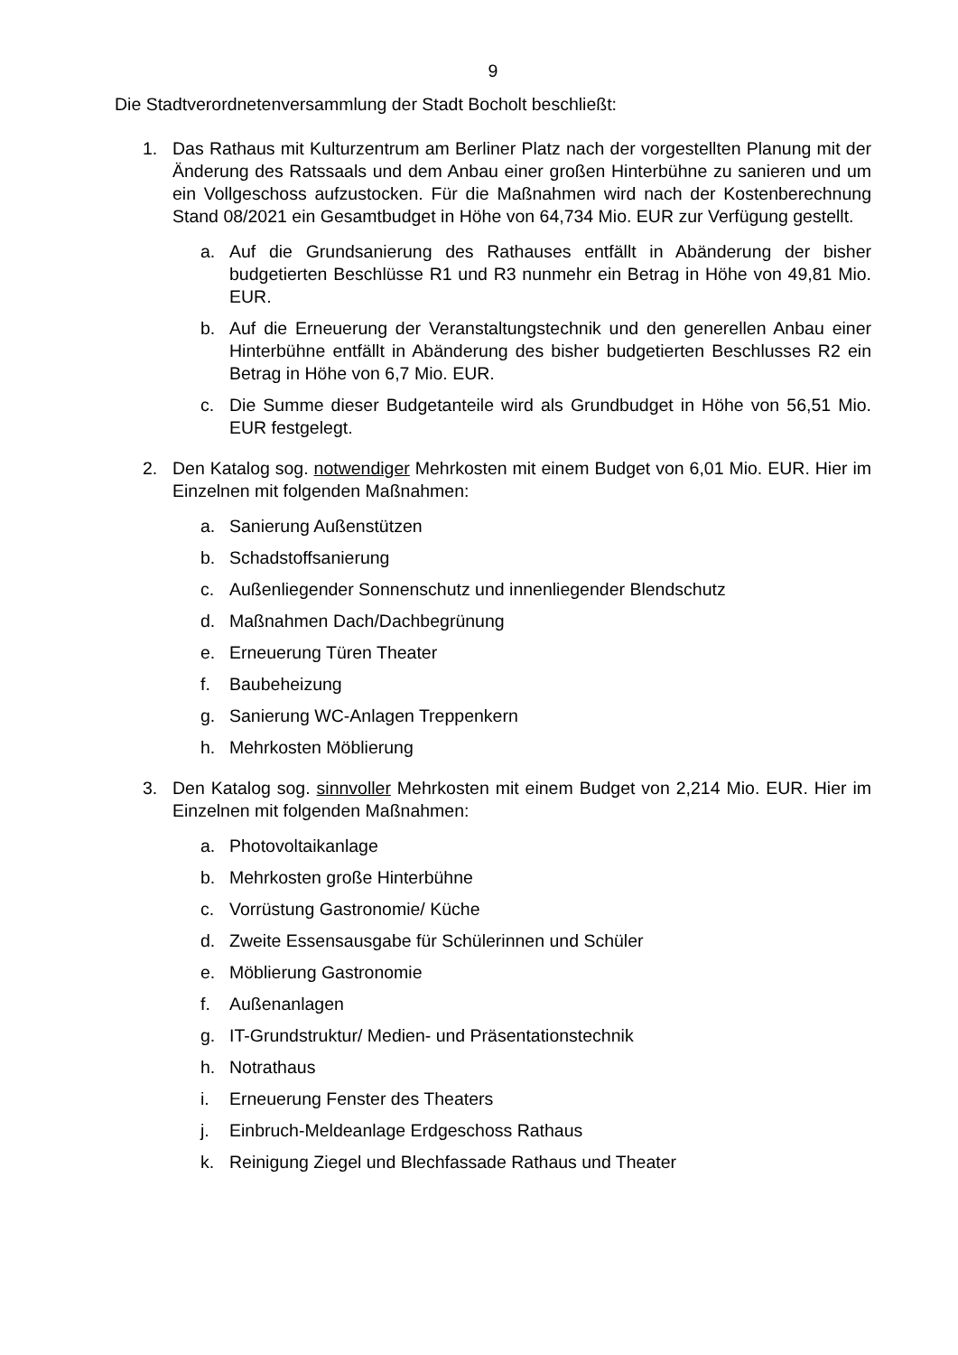9
Die Stadtverordnetenversammlung der Stadt Bocholt beschließt:
1. Das Rathaus mit Kulturzentrum am Berliner Platz nach der vorgestellten Planung mit der Änderung des Ratssaals und dem Anbau einer großen Hinterbühne zu sanieren und um ein Vollgeschoss aufzustocken. Für die Maßnahmen wird nach der Kostenberechnung Stand 08/2021 ein Gesamtbudget in Höhe von 64,734 Mio. EUR zur Verfügung gestellt.
a. Auf die Grundsanierung des Rathauses entfällt in Abänderung der bisher budgetierten Beschlüsse R1 und R3 nunmehr ein Betrag in Höhe von 49,81 Mio. EUR.
b. Auf die Erneuerung der Veranstaltungstechnik und den generellen Anbau einer Hinterbühne entfällt in Abänderung des bisher budgetierten Beschlusses R2 ein Betrag in Höhe von 6,7 Mio. EUR.
c. Die Summe dieser Budgetanteile wird als Grundbudget in Höhe von 56,51 Mio. EUR festgelegt.
2. Den Katalog sog. notwendiger Mehrkosten mit einem Budget von 6,01 Mio. EUR. Hier im Einzelnen mit folgenden Maßnahmen:
a. Sanierung Außenstützen
b. Schadstoffsanierung
c. Außenliegender Sonnenschutz und innenliegender Blendschutz
d. Maßnahmen Dach/Dachbegrünung
e. Erneuerung Türen Theater
f. Baubeheizung
g. Sanierung WC-Anlagen Treppenkern
h. Mehrkosten Möblierung
3. Den Katalog sog. sinnvoller Mehrkosten mit einem Budget von 2,214 Mio. EUR. Hier im Einzelnen mit folgenden Maßnahmen:
a. Photovoltaikanlage
b. Mehrkosten große Hinterbühne
c. Vorrüstung Gastronomie/ Küche
d. Zweite Essensausgabe für Schülerinnen und Schüler
e. Möblierung Gastronomie
f. Außenanlagen
g. IT-Grundstruktur/ Medien- und Präsentationstechnik
h. Notrathaus
i. Erneuerung Fenster des Theaters
j. Einbruch-Meldeanlage Erdgeschoss Rathaus
k. Reinigung Ziegel und Blechfassade Rathaus und Theater